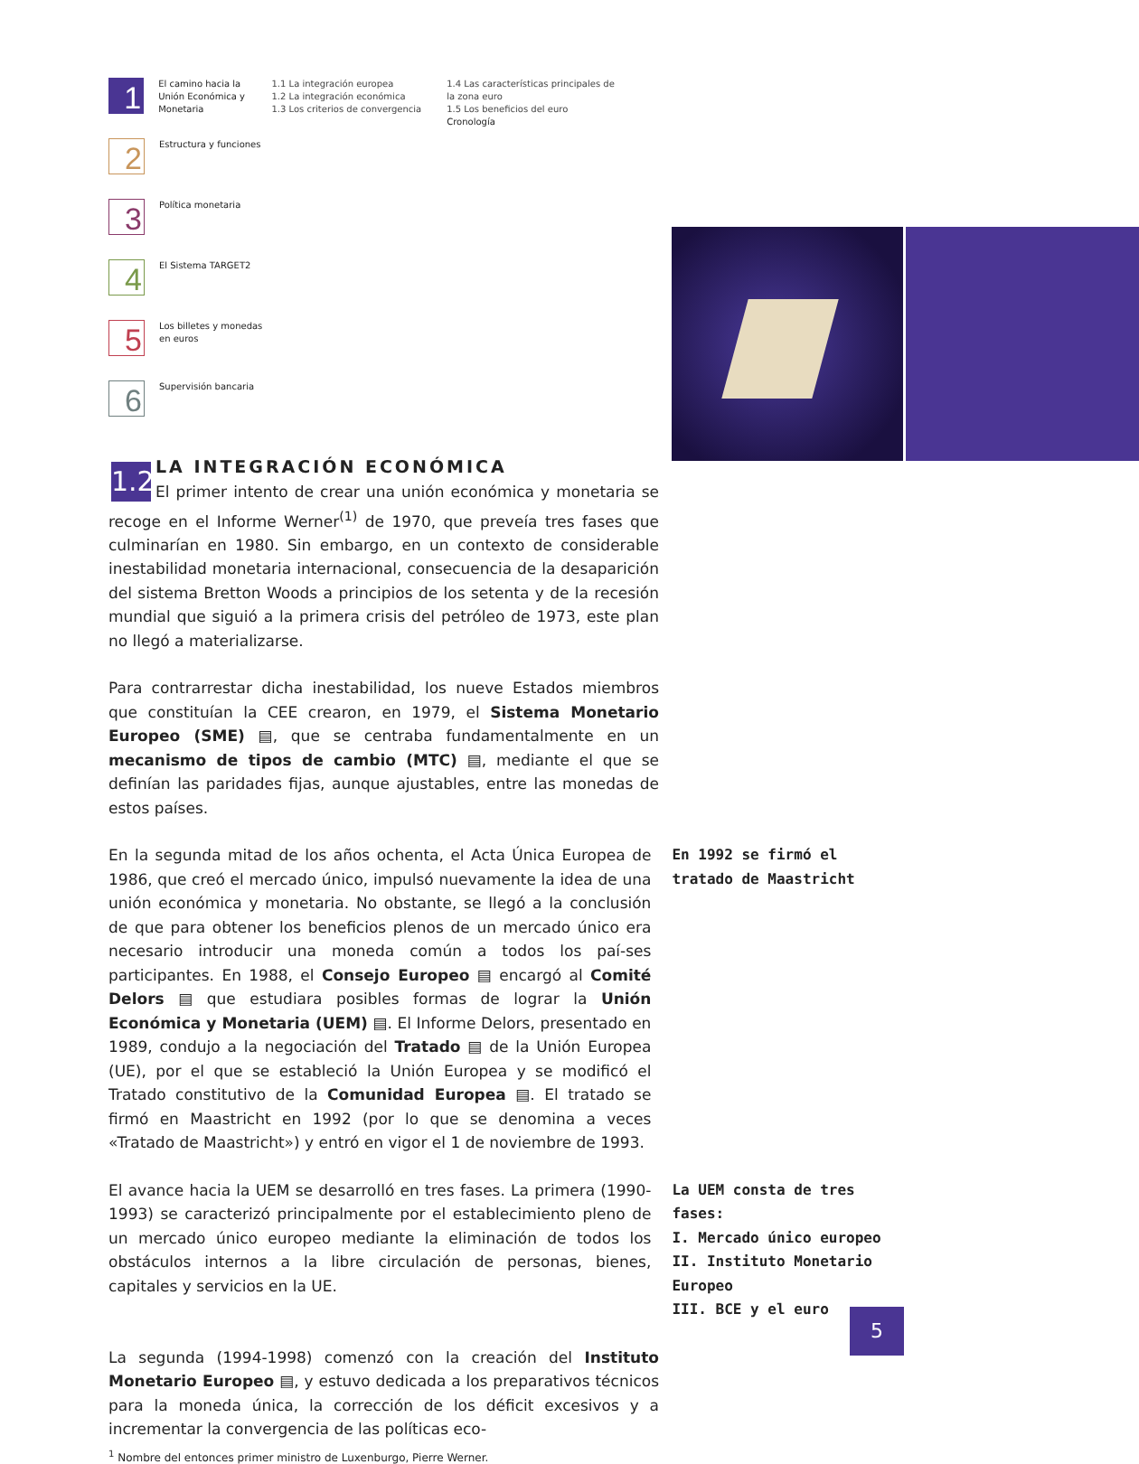1
El camino hacia la Unión Económica y Monetaria
1.1 La integración europea
1.2 La integración económica
1.3 Los criterios de convergencia
1.4 Las características principales de la zona euro
1.5 Los beneficios del euro
Cronología
2
Estructura y funciones
3
Política monetaria
4
El Sistema TARGET2
5
Los billetes y monedas en euros
6
Supervisión bancaria
1.2
LA INTEGRACIÓN ECONÓMICA
El primer intento de crear una unión económica y monetaria se recoge en el Informe Werner<sup>(1)</sup> de 1970, que preveía tres fases que culminarían en 1980. Sin embargo, en un contexto de considerable inestabilidad monetaria internacional, consecuencia de la desaparición del sistema Bretton Woods a principios de los setenta y de la recesión mundial que siguió a la primera crisis del petróleo de 1973, este plan no llegó a materializarse.
Para contrarrestar dicha inestabilidad, los nueve Estados miembros que constituían la CEE crearon, en 1979, el Sistema Monetario Europeo (SME) ▤, que se centraba fundamentalmente en un mecanismo de tipos de cambio (MTC) ▤, mediante el que se definían las paridades fijas, aunque ajustables, entre las monedas de estos países.
En la segunda mitad de los años ochenta, el Acta Única Europea de 1986, que creó el mercado único, impulsó nuevamente la idea de una unión económica y monetaria. No obstante, se llegó a la conclusión de que para obtener los beneficios plenos de un mercado único era necesario introducir una moneda común a todos los paí-ses participantes. En 1988, el Consejo Europeo ▤ encargó al Comité Delors ▤ que estudiara posibles formas de lograr la Unión Económica y Monetaria (UEM) ▤. El Informe Delors, presentado en 1989, condujo a la negociación del Tratado ▤ de la Unión Europea (UE), por el que se estableció la Unión Europea y se modificó el Tratado constitutivo de la Comunidad Europea ▤. El tratado se firmó en Maastricht en 1992 (por lo que se denomina a veces «Tratado de Maastricht») y entró en vigor el 1 de noviembre de 1993.
En 1992 se firmó el tratado de Maastricht
El avance hacia la UEM se desarrolló en tres fases. La primera (1990-1993) se caracterizó principalmente por el establecimiento pleno de un mercado único europeo mediante la eliminación de todos los obstáculos internos a la libre circulación de personas, bienes, capitales y servicios en la UE.
La UEM consta de tres fases:
I. Mercado único europeo
II. Instituto Monetario Europeo
III. BCE y el euro
La segunda (1994-1998) comenzó con la creación del Instituto Monetario Europeo ▤, y estuvo dedicada a los preparativos técnicos para la moneda única, la corrección de los déficit excesivos y a incrementar la convergencia de las políticas eco-
<sup>1</sup> Nombre del entonces primer ministro de Luxenburgo, Pierre Werner.
5